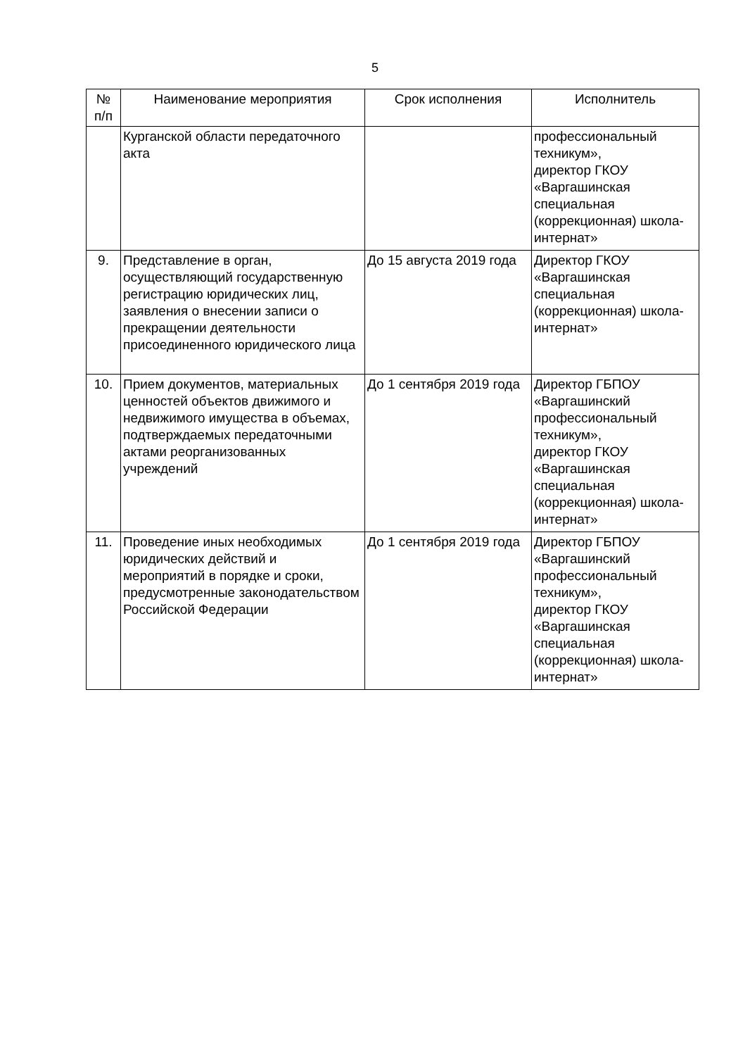5
| № п/п | Наименование мероприятия | Срок исполнения | Исполнитель |
| --- | --- | --- | --- |
| | Курганской области передаточного акта | | профессиональный техникум», директор ГКОУ «Варгашинская специальная (коррекционная) школа-интернат» |
| 9. | Представление в орган, осуществляющий государственную регистрацию юридических лиц, заявления о внесении записи о прекращении деятельности присоединенного юридического лица | До 15 августа 2019 года | Директор ГКОУ «Варгашинская специальная (коррекционная) школа-интернат» |
| 10. | Прием документов, материальных ценностей объектов движимого и недвижимого имущества в объемах, подтверждаемых передаточными актами реорганизованных учреждений | До 1 сентября 2019 года | Директор ГБПОУ «Варгашинский профессиональный техникум», директор ГКОУ «Варгашинская специальная (коррекционная) школа-интернат» |
| 11. | Проведение иных необходимых юридических действий и мероприятий в порядке и сроки, предусмотренные законодательством Российской Федерации | До 1 сентября 2019 года | Директор ГБПОУ «Варгашинский профессиональный техникум», директор ГКОУ «Варгашинская специальная (коррекционная) школа-интернат» |